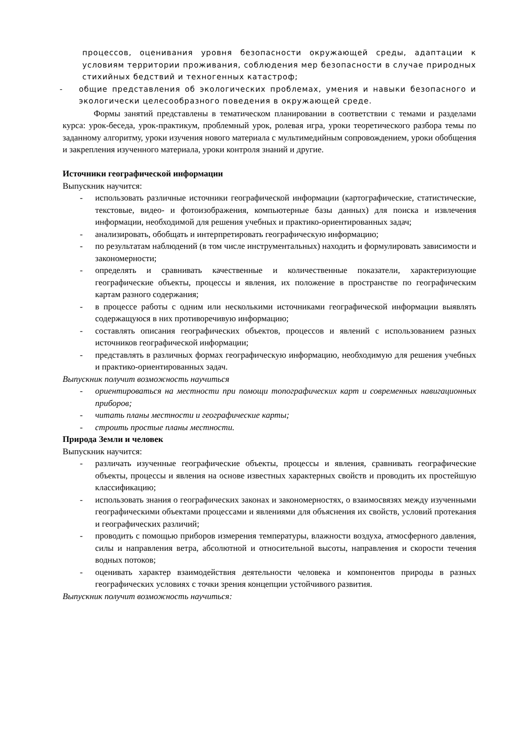процессов, оценивания уровня безопасности окружающей среды, адаптации к условиям территории проживания, соблюдения мер безопасности в случае природных стихийных бедствий и техногенных катастроф;
- общие представления об экологических проблемах, умения и навыки безопасного и экологически целесообразного поведения в окружающей среде.
Формы занятий представлены в тематическом планировании в соответствии с темами и разделами курса: урок-беседа, урок-практикум, проблемный урок, ролевая игра, уроки теоретического разбора темы по заданному алгоритму, уроки изучения нового материала с мультимедийным сопровождением, уроки обобщения и закрепления изученного материала, уроки контроля знаний и другие.
Источники географической информации
Выпускник научится:
- использовать различные источники географической информации (картографические, статистические, текстовые, видео- и фотоизображения, компьютерные базы данных) для поиска и извлечения информации, необходимой для решения учебных и практико-ориентированных задач;
- анализировать, обобщать и интерпретировать географическую информацию;
- по результатам наблюдений (в том числе инструментальных) находить и формулировать зависимости и закономерности;
- определять и сравнивать качественные и количественные показатели, характеризующие географические объекты, процессы и явления, их положение в пространстве по географическим картам разного содержания;
- в процессе работы с одним или несколькими источниками географической информации выявлять содержащуюся в них противоречивую информацию;
- составлять описания географических объектов, процессов и явлений с использованием разных источников географической информации;
- представлять в различных формах географическую информацию, необходимую для решения учебных и практико-ориентированных задач.
Выпускник получит возможность научиться
- ориентироваться на местности при помощи топографических карт и современных навигационных приборов;
- читать планы местности и географические карты;
- строить простые планы местности.
Природа Земли и человек
Выпускник научится:
- различать изученные географические объекты, процессы и явления, сравнивать географические объекты, процессы и явления на основе известных характерных свойств и проводить их простейшую классификацию;
- использовать знания о географических законах и закономерностях, о взаимосвязях между изученными географическими объектами процессами и явлениями для объяснения их свойств, условий протекания и географических различий;
- проводить с помощью приборов измерения температуры, влажности воздуха, атмосферного давления, силы и направления ветра, абсолютной и относительной высоты, направления и скорости течения водных потоков;
- оценивать характер взаимодействия деятельности человека и компонентов природы в разных географических условиях с точки зрения концепции устойчивого развития.
Выпускник получит возможность научиться: